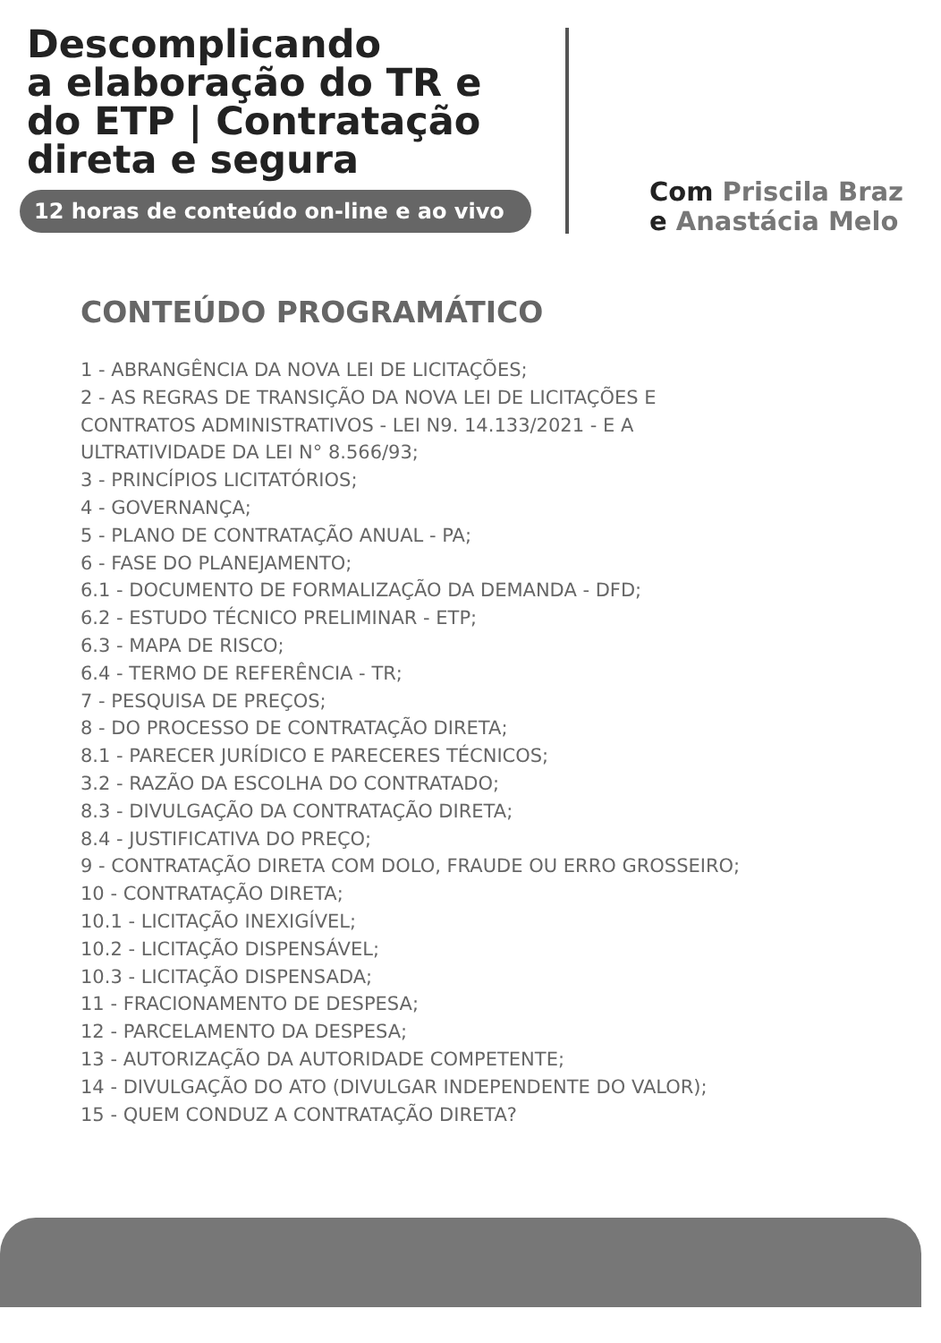Descomplicando
a elaboração do TR e
do ETP | Contratação
direta e segura
12 horas de conteúdo on-line e ao vivo
Com Priscila Braz
e Anastácia Melo
CONTEÚDO PROGRAMÁTICO
1 - ABRANGÊNCIA DA NOVA LEI DE LICITAÇÕES;
2 - AS REGRAS DE TRANSIÇÃO DA NOVA LEI DE LICITAÇÕES E
CONTRATOS ADMINISTRATIVOS - LEI N9. 14.133/2021 - E A
ULTRATIVIDADE DA LEI N° 8.566/93;
3 - PRINCÍPIOS LICITATÓRIOS;
4 - GOVERNANÇA;
5 - PLANO DE CONTRATAÇÃO ANUAL - PA;
6 - FASE DO PLANEJAMENTO;
6.1 - DOCUMENTO DE FORMALIZAÇÃO DA DEMANDA - DFD;
6.2 - ESTUDO TÉCNICO PRELIMINAR - ETP;
6.3 - MAPA DE RISCO;
6.4 - TERMO DE REFERÊNCIA - TR;
7 - PESQUISA DE PREÇOS;
8 - DO PROCESSO DE CONTRATAÇÃO DIRETA;
8.1 - PARECER JURÍDICO E PARECERES TÉCNICOS;
3.2 - RAZÃO DA ESCOLHA DO CONTRATADO;
8.3 - DIVULGAÇÃO DA CONTRATAÇÃO DIRETA;
8.4 - JUSTIFICATIVA DO PREÇO;
9 - CONTRATAÇÃO DIRETA COM DOLO, FRAUDE OU ERRO GROSSEIRO;
10 - CONTRATAÇÃO DIRETA;
10.1 - LICITAÇÃO INEXIGÍVEL;
10.2 - LICITAÇÃO DISPENSÁVEL;
10.3 - LICITAÇÃO DISPENSADA;
11 - FRACIONAMENTO DE DESPESA;
12 - PARCELAMENTO DA DESPESA;
13 - AUTORIZAÇÃO DA AUTORIDADE COMPETENTE;
14 - DIVULGAÇÃO DO ATO (DIVULGAR INDEPENDENTE DO VALOR);
15 - QUEM CONDUZ A CONTRATAÇÃO DIRETA?